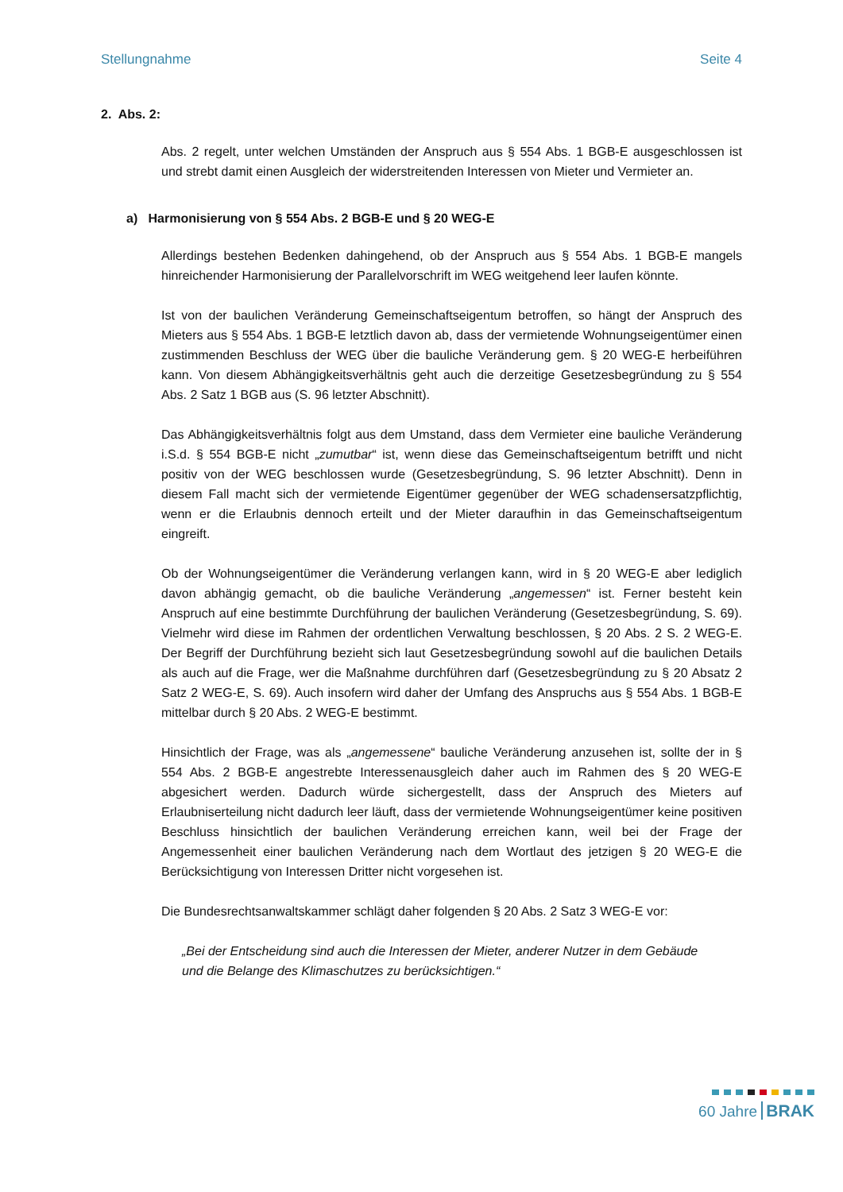Stellungnahme Seite 4
2. Abs. 2:
Abs. 2 regelt, unter welchen Umständen der Anspruch aus § 554 Abs. 1 BGB-E ausgeschlossen ist und strebt damit einen Ausgleich der widerstreitenden Interessen von Mieter und Vermieter an.
a) Harmonisierung von § 554 Abs. 2 BGB-E und § 20 WEG-E
Allerdings bestehen Bedenken dahingehend, ob der Anspruch aus § 554 Abs. 1 BGB-E mangels hinreichender Harmonisierung der Parallelvorschrift im WEG weitgehend leer laufen könnte.
Ist von der baulichen Veränderung Gemeinschaftseigentum betroffen, so hängt der Anspruch des Mieters aus § 554 Abs. 1 BGB-E letztlich davon ab, dass der vermietende Wohnungseigentümer einen zustimmenden Beschluss der WEG über die bauliche Veränderung gem. § 20 WEG-E herbeiführen kann. Von diesem Abhängigkeitsverhältnis geht auch die derzeitige Gesetzesbegründung zu § 554 Abs. 2 Satz 1 BGB aus (S. 96 letzter Abschnitt).
Das Abhängigkeitsverhältnis folgt aus dem Umstand, dass dem Vermieter eine bauliche Veränderung i.S.d. § 554 BGB-E nicht „zumutbar“ ist, wenn diese das Gemeinschaftseigentum betrifft und nicht positiv von der WEG beschlossen wurde (Gesetzesbegründung, S. 96 letzter Abschnitt). Denn in diesem Fall macht sich der vermietende Eigentümer gegenüber der WEG schadensersatzpflichtig, wenn er die Erlaubnis dennoch erteilt und der Mieter daraufhin in das Gemeinschaftseigentum eingreift.
Ob der Wohnungseigentümer die Veränderung verlangen kann, wird in § 20 WEG-E aber lediglich davon abhängig gemacht, ob die bauliche Veränderung „angemessen“ ist. Ferner besteht kein Anspruch auf eine bestimmte Durchführung der baulichen Veränderung (Gesetzesbegründung, S. 69). Vielmehr wird diese im Rahmen der ordentlichen Verwaltung beschlossen, § 20 Abs. 2 S. 2 WEG-E. Der Begriff der Durchführung bezieht sich laut Gesetzesbegründung sowohl auf die baulichen Details als auch auf die Frage, wer die Maßnahme durchführen darf (Gesetzesbegründung zu § 20 Absatz 2 Satz 2 WEG-E, S. 69). Auch insofern wird daher der Umfang des Anspruchs aus § 554 Abs. 1 BGB-E mittelbar durch § 20 Abs. 2 WEG-E bestimmt.
Hinsichtlich der Frage, was als „angemessene“ bauliche Veränderung anzusehen ist, sollte der in § 554 Abs. 2 BGB-E angestrebte Interessenausgleich daher auch im Rahmen des § 20 WEG-E abgesichert werden. Dadurch würde sichergestellt, dass der Anspruch des Mieters auf Erlaubniserteilung nicht dadurch leer läuft, dass der vermietende Wohnungseigentümer keine positiven Beschluss hinsichtlich der baulichen Veränderung erreichen kann, weil bei der Frage der Angemessenheit einer baulichen Veränderung nach dem Wortlaut des jetzigen § 20 WEG-E die Berücksichtigung von Interessen Dritter nicht vorgesehen ist.
Die Bundesrechtsanwaltskammer schlägt daher folgenden § 20 Abs. 2 Satz 3 WEG-E vor:
„Bei der Entscheidung sind auch die Interessen der Mieter, anderer Nutzer in dem Gebäude und die Belange des Klimaschutzes zu berücksichtigen.“
60 Jahre BRAK